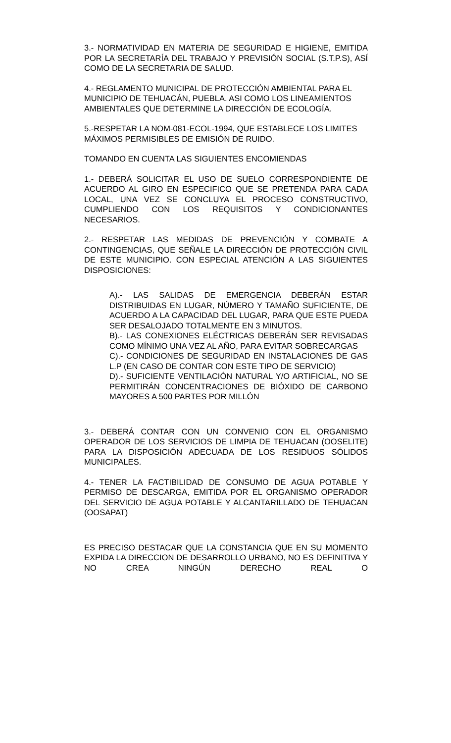3.- NORMATIVIDAD EN MATERIA DE SEGURIDAD E HIGIENE, EMITIDA POR LA SECRETARÍA DEL TRABAJO Y PREVISIÓN SOCIAL (S.T.P.S), ASÍ COMO DE LA SECRETARIA DE SALUD.
4.- REGLAMENTO MUNICIPAL DE PROTECCIÓN AMBIENTAL PARA EL MUNICIPIO DE TEHUACÁN, PUEBLA. ASI COMO LOS LINEAMIENTOS AMBIENTALES QUE DETERMINE LA DIRECCIÓN DE ECOLOGÍA.
5.-RESPETAR LA NOM-081-ECOL-1994, QUE ESTABLECE LOS LIMITES MÁXIMOS PERMISIBLES DE EMISIÓN DE RUIDO.
TOMANDO EN CUENTA LAS SIGUIENTES ENCOMIENDAS
1.- DEBERÁ SOLICITAR EL USO DE SUELO CORRESPONDIENTE DE ACUERDO AL GIRO EN ESPECIFICO QUE SE PRETENDA PARA CADA LOCAL, UNA VEZ SE CONCLUYA EL PROCESO CONSTRUCTIVO, CUMPLIENDO CON LOS REQUISITOS Y CONDICIONANTES NECESARIOS.
2.- RESPETAR LAS MEDIDAS DE PREVENCIÓN Y COMBATE A CONTINGENCIAS, QUE SEÑALE LA DIRECCIÓN DE PROTECCIÓN CIVIL DE ESTE MUNICIPIO. CON ESPECIAL ATENCIÓN A LAS SIGUIENTES DISPOSICIONES:
A).- LAS SALIDAS DE EMERGENCIA DEBERÁN ESTAR DISTRIBUIDAS EN LUGAR, NÚMERO Y TAMAÑO SUFICIENTE, DE ACUERDO A LA CAPACIDAD DEL LUGAR, PARA QUE ESTE PUEDA SER DESALOJADO TOTALMENTE EN 3 MINUTOS.
B).- LAS CONEXIONES ELÉCTRICAS DEBERÁN SER REVISADAS COMO MÍNIMO UNA VEZ AL AÑO, PARA EVITAR SOBRECARGAS
C).- CONDICIONES DE SEGURIDAD EN INSTALACIONES DE GAS L.P (EN CASO DE CONTAR CON ESTE TIPO DE SERVICIO)
D).- SUFICIENTE VENTILACIÓN NATURAL Y/O ARTIFICIAL, NO SE PERMITIRÁN CONCENTRACIONES DE BIÓXIDO DE CARBONO MAYORES A 500 PARTES POR MILLÓN
3.- DEBERÁ CONTAR CON UN CONVENIO CON EL ORGANISMO OPERADOR DE LOS SERVICIOS DE LIMPIA DE TEHUACAN (OOSELITE) PARA LA DISPOSICIÓN ADECUADA DE LOS RESIDUOS SÓLIDOS MUNICIPALES.
4.- TENER LA FACTIBILIDAD DE CONSUMO DE AGUA POTABLE Y PERMISO DE DESCARGA, EMITIDA POR EL ORGANISMO OPERADOR DEL SERVICIO DE AGUA POTABLE Y ALCANTARILLADO DE TEHUACAN (OOSAPAT)
ES PRECISO DESTACAR QUE LA CONSTANCIA QUE EN SU MOMENTO EXPIDA LA DIRECCION DE DESARROLLO URBANO, NO ES DEFINITIVA Y NO CREA NINGÚN DERECHO REAL O